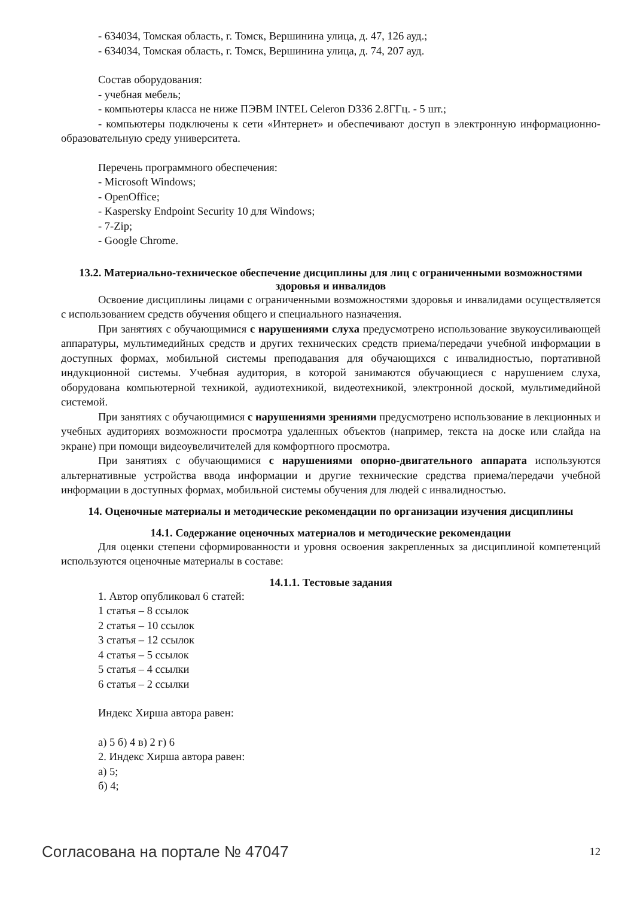- 634034, Томская область, г. Томск, Вершинина улица, д. 47, 126 ауд.;
- 634034, Томская область, г. Томск, Вершинина улица, д. 74, 207 ауд.
Состав оборудования:
- учебная мебель;
- компьютеры класса не ниже ПЭВМ INTEL Celeron D336 2.8ГГц. - 5 шт.;
- компьютеры подключены к сети «Интернет» и обеспечивают доступ в электронную информационно-образовательную среду университета.
Перечень программного обеспечения:
- Microsoft Windows;
- OpenOffice;
- Kaspersky Endpoint Security 10 для Windows;
- 7-Zip;
- Google Chrome.
13.2. Материально-техническое обеспечение дисциплины для лиц с ограниченными возможностями здоровья и инвалидов
Освоение дисциплины лицами с ограниченными возможностями здоровья и инвалидами осуществляется с использованием средств обучения общего и специального назначения.
При занятиях с обучающимися с нарушениями слуха предусмотрено использование звукоусиливающей аппаратуры, мультимедийных средств и других технических средств приема/передачи учебной информации в доступных формах, мобильной системы преподавания для обучающихся с инвалидностью, портативной индукционной системы. Учебная аудитория, в которой занимаются обучающиеся с нарушением слуха, оборудована компьютерной техникой, аудиотехникой, видеотехникой, электронной доской, мультимедийной системой.
При занятиях с обучающимися с нарушениями зрениями предусмотрено использование в лекционных и учебных аудиториях возможности просмотра удаленных объектов (например, текста на доске или слайда на экране) при помощи видеоувеличителей для комфортного просмотра.
При занятиях с обучающимися с нарушениями опорно-двигательного аппарата используются альтернативные устройства ввода информации и другие технические средства приема/передачи учебной информации в доступных формах, мобильной системы обучения для людей с инвалидностью.
14. Оценочные материалы и методические рекомендации по организации изучения дисциплины
14.1. Содержание оценочных материалов и методические рекомендации
Для оценки степени сформированности и уровня освоения закрепленных за дисциплиной компетенций используются оценочные материалы в составе:
14.1.1. Тестовые задания
1. Автор опубликовал 6 статей:
1 статья – 8 ссылок
2 статья – 10 ссылок
3 статья – 12 ссылок
4 статья – 5 ссылок
5 статья – 4 ссылки
6 статья – 2 ссылки
Индекс Хирша автора равен:
а) 5 б) 4 в) 2 г) 6
2. Индекс Хирша автора равен:
а) 5;
б) 4;
Согласована на портале № 47047 12